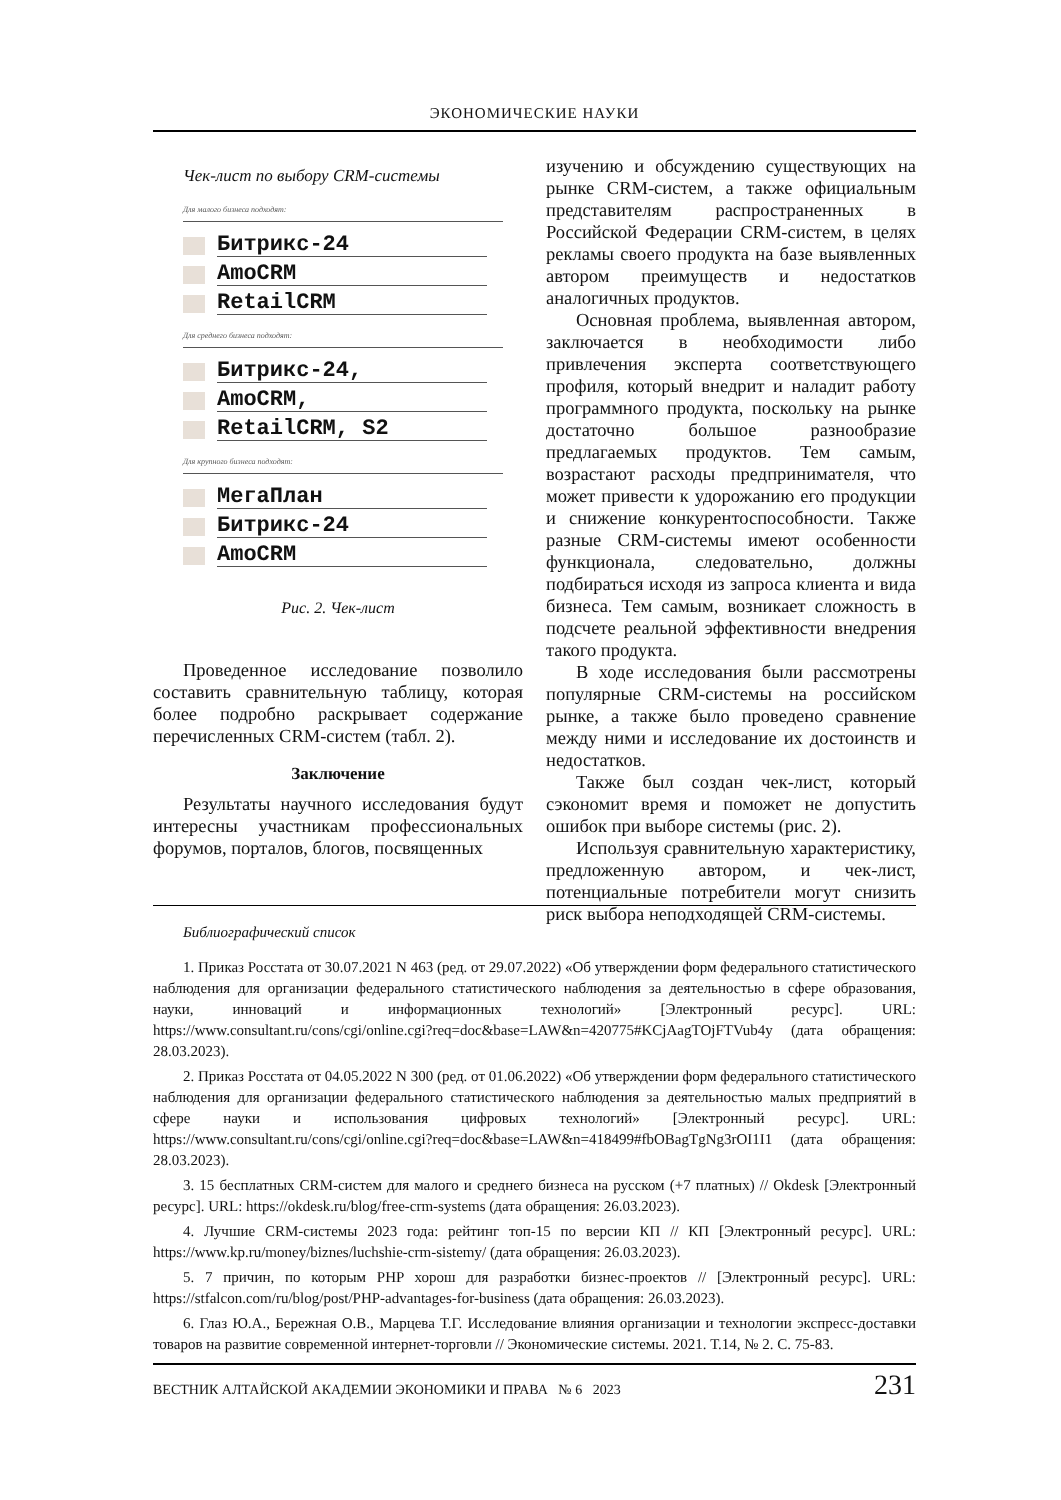ЭКОНОМИЧЕСКИЕ НАУКИ
Чек-лист по выбору CRM-системы
Для малого бизнеса подходят:
Битрикс-24
AmoCRM
RetailCRM
Для среднего бизнеса подходят:
Битрикс-24,
AmoCRM,
RetailCRM, S2
Для крупного бизнеса подходят:
МегаПлан
Битрикс-24
AmoCRM
Рис. 2. Чек-лист
Проведенное исследование позволило составить сравнительную таблицу, которая более подробно раскрывает содержание перечисленных CRM-систем (табл. 2).
Заключение
Результаты научного исследования будут интересны участникам профессиональных форумов, порталов, блогов, посвященных
изучению и обсуждению существующих на рынке CRM-систем, а также официальным представителям распространенных в Российской Федерации CRM-систем, в целях рекламы своего продукта на базе выявленных автором преимуществ и недостатков аналогичных продуктов.
Основная проблема, выявленная автором, заключается в необходимости либо привлечения эксперта соответствующего профиля, который внедрит и наладит работу программного продукта, поскольку на рынке достаточно большое разнообразие предлагаемых продуктов. Тем самым, возрастают расходы предпринимателя, что может привести к удорожанию его продукции и снижение конкурентоспособности. Также разные CRM-системы имеют особенности функционала, следовательно, должны подбираться исходя из запроса клиента и вида бизнеса. Тем самым, возникает сложность в подсчете реальной эффективности внедрения такого продукта.
В ходе исследования были рассмотрены популярные CRM-системы на российском рынке, а также было проведено сравнение между ними и исследование их достоинств и недостатков.
Также был создан чек-лист, который сэкономит время и поможет не допустить ошибок при выборе системы (рис. 2).
Используя сравнительную характеристику, предложенную автором, и чек-лист, потенциальные потребители могут снизить риск выбора неподходящей CRM-системы.
Библиографический список
1. Приказ Росстата от 30.07.2021 N 463 (ред. от 29.07.2022) «Об утверждении форм федерального статистического наблюдения для организации федерального статистического наблюдения за деятельностью в сфере образования, науки, инноваций и информационных технологий» [Электронный ресурс]. URL: https://www.consultant.ru/cons/cgi/online.cgi?req=doc&base=LAW&n=420775#KCjAagTOjFTVub4y (дата обращения: 28.03.2023).
2. Приказ Росстата от 04.05.2022 N 300 (ред. от 01.06.2022) «Об утверждении форм федерального статистического наблюдения для организации федерального статистического наблюдения за деятельностью малых предприятий в сфере науки и использования цифровых технологий» [Электронный ресурс]. URL: https://www.consultant.ru/cons/cgi/online.cgi?req=doc&base=LAW&n=418499#fbOBagTgNg3rOI1I1 (дата обращения: 28.03.2023).
3. 15 бесплатных CRM-систем для малого и среднего бизнеса на русском (+7 платных) // Okdesk [Электронный ресурс]. URL: https://okdesk.ru/blog/free-crm-systems (дата обращения: 26.03.2023).
4. Лучшие CRM-системы 2023 года: рейтинг топ-15 по версии КП // КП [Электронный ресурс]. URL: https://www.kp.ru/money/biznes/luchshie-crm-sistemy/ (дата обращения: 26.03.2023).
5. 7 причин, по которым PHP хорош для разработки бизнес-проектов // [Электронный ресурс]. URL: https://stfalcon.com/ru/blog/post/PHP-advantages-for-business (дата обращения: 26.03.2023).
6. Глаз Ю.А., Бережная О.В., Марцева Т.Г. Исследование влияния организации и технологии экспресс-доставки товаров на развитие современной интернет-торговли // Экономические системы. 2021. Т.14, № 2. С. 75-83.
ВЕСТНИК АЛТАЙСКОЙ АКАДЕМИИ ЭКОНОМИКИ И ПРАВА № 6 2023 231